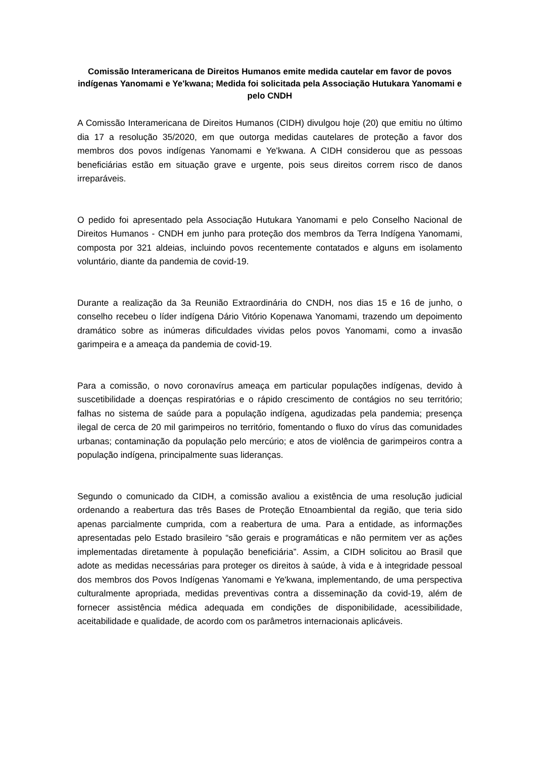Comissão Interamericana de Direitos Humanos emite medida cautelar em favor de povos indígenas Yanomami e Ye'kwana; Medida foi solicitada pela Associação Hutukara Yanomami e pelo CNDH
A Comissão Interamericana de Direitos Humanos (CIDH) divulgou hoje (20) que emitiu no último dia 17 a resolução 35/2020, em que outorga medidas cautelares de proteção a favor dos membros dos povos indígenas Yanomami e Ye'kwana. A CIDH considerou que as pessoas beneficiárias estão em situação grave e urgente, pois seus direitos correm risco de danos irreparáveis.
O pedido foi apresentado pela Associação Hutukara Yanomami e pelo Conselho Nacional de Direitos Humanos - CNDH em junho para proteção dos membros da Terra Indígena Yanomami, composta por 321 aldeias, incluindo povos recentemente contatados e alguns em isolamento voluntário, diante da pandemia de covid-19.
Durante a realização da 3a Reunião Extraordinária do CNDH, nos dias 15 e 16 de junho, o conselho recebeu o líder indígena Dário Vitório Kopenawa Yanomami, trazendo um depoimento dramático sobre as inúmeras dificuldades vividas pelos povos Yanomami, como a invasão garimpeira e a ameaça da pandemia de covid-19.
Para a comissão, o novo coronavírus ameaça em particular populações indígenas, devido à suscetibilidade a doenças respiratórias e o rápido crescimento de contágios no seu território; falhas no sistema de saúde para a população indígena, agudizadas pela pandemia; presença ilegal de cerca de 20 mil garimpeiros no território, fomentando o fluxo do vírus das comunidades urbanas; contaminação da população pelo mercúrio; e atos de violência de garimpeiros contra a população indígena, principalmente suas lideranças.
Segundo o comunicado da CIDH, a comissão avaliou a existência de uma resolução judicial ordenando a reabertura das três Bases de Proteção Etnoambiental da região, que teria sido apenas parcialmente cumprida, com a reabertura de uma. Para a entidade, as informações apresentadas pelo Estado brasileiro “são gerais e programáticas e não permitem ver as ações implementadas diretamente à população beneficiária”. Assim, a CIDH solicitou ao Brasil que adote as medidas necessárias para proteger os direitos à saúde, à vida e à integridade pessoal dos membros dos Povos Indígenas Yanomami e Ye'kwana, implementando, de uma perspectiva culturalmente apropriada, medidas preventivas contra a disseminação da covid-19, além de fornecer assistência médica adequada em condições de disponibilidade, acessibilidade, aceitabilidade e qualidade, de acordo com os parâmetros internacionais aplicáveis.